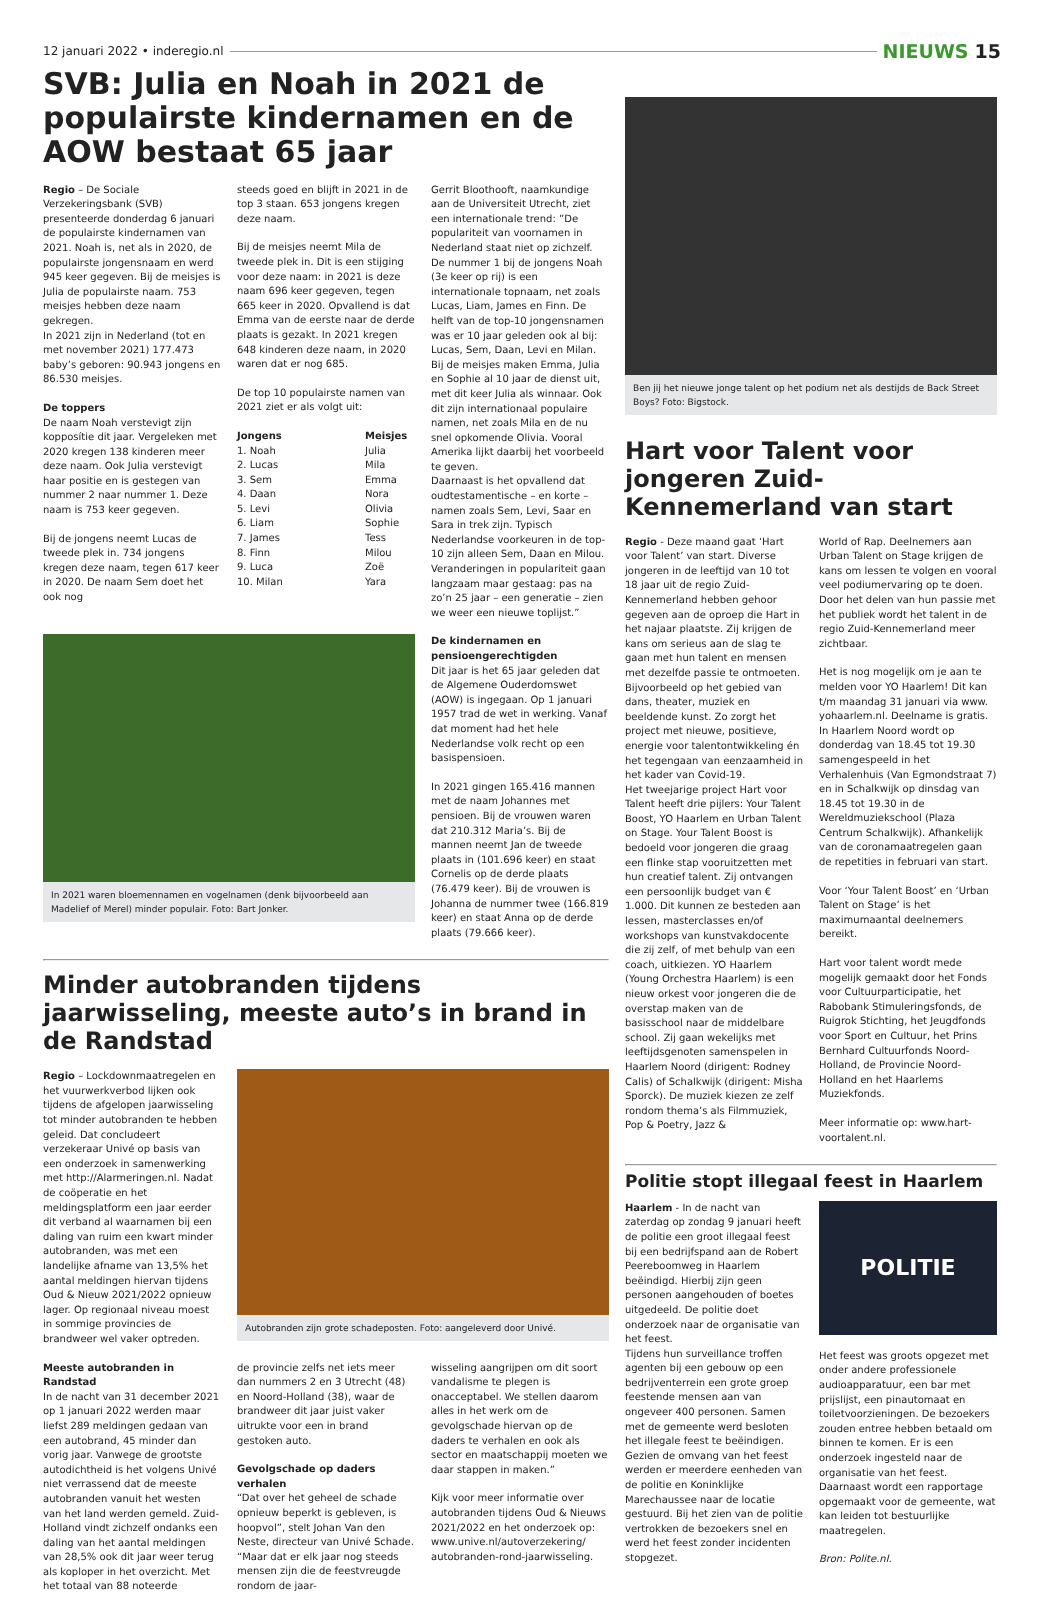12 januari 2022 • inderegio.nl NIEUWS 15
SVB: Julia en Noah in 2021 de populairste kindernamen en de AOW bestaat 65 jaar
Regio – De Sociale Verzekeringsbank (SVB) presenteerde donderdag 6 januari de populairste kindernamen van 2021. Noah is, net als in 2020, de populairste jongensnaam en werd 945 keer gegeven. Bij de meisjes is Julia de populairste naam. 753 meisjes hebben deze naam gekregen.
In 2021 zijn in Nederland (tot en met november 2021) 177.473 baby’s geboren: 90.943 jongens en 86.530 meisjes.
De toppers
De naam Noah verstevigt zijn kopposítie dit jaar. Vergeleken met 2020 kregen 138 kinderen meer deze naam. Ook Julia verstevigt haar positie en is gestegen van nummer 2 naar nummer 1. Deze naam is 753 keer gegeven.
Bij de jongens neemt Lucas de tweede plek in. 734 jongens kregen deze naam, tegen 617 keer in 2020. De naam Sem doet het ook nog
steeds goed en blijft in 2021 in de top 3 staan. 653 jongens kregen deze naam.
Bij de meisjes neemt Mila de tweede plek in. Dit is een stijging voor deze naam: in 2021 is deze naam 696 keer gegeven, tegen 665 keer in 2020. Opvallend is dat Emma van de eerste naar de derde plaats is gezakt. In 2021 kregen 648 kinderen deze naam, in 2020 waren dat er nog 685.
De top 10 populairste namen van 2021 ziet er als volgt uit:
Jongens Meisjes 1. Noah Julia 2. Lucas Mila 3. Sem Emma 4. Daan Nora 5. Levi Olivia 6. Liam Sophie 7. James Tess 8. Finn Milou 9. Luca Zoë 10. Milan Yara
Gerrit Bloothooft, naamkundige aan de Universiteit Utrecht, ziet een internationale trend: ”De populariteit van voornamen in Nederland staat niet op zichzelf. De nummer 1 bij de jongens Noah (3e keer op rij) is een internationale topnaam, net zoals Lucas, Liam, James en Finn. De helft van de top-10 jongensnamen was er 10 jaar geleden ook al bij: Lucas, Sem, Daan, Levi en Milan. Bij de meisjes maken Emma, Julia en Sophie al 10 jaar de dienst uit, met dit keer Julia als winnaar. Ook dit zijn internationaal populaire namen, net zoals Mila en de nu snel opkomende Olivia. Vooral Amerika lijkt daarbij het voorbeeld te geven.
Daarnaast is het opvallend dat oudtestamentische – en korte – namen zoals Sem, Levi, Saar en Sara in trek zijn. Typisch Nederlandse voorkeuren in de top-10 zijn alleen Sem, Daan en Milou. Veranderingen in populariteit gaan langzaam maar gestaag: pas na zo’n 25 jaar – een generatie – zien we weer een nieuwe toplijst.”
In 2021 waren bloemennamen en vogelnamen (denk bijvoorbeeld aan Madelief of Merel) minder populair. Foto: Bart Jonker.
De kindernamen en pensioengerechtigden
Dit jaar is het 65 jaar geleden dat de Algemene Ouderdomswet (AOW) is ingegaan. Op 1 januari 1957 trad de wet in werking. Vanaf dat moment had het hele Nederlandse volk recht op een basispensioen.
In 2021 gingen 165.416 mannen met de naam Johannes met pensioen. Bij de vrouwen waren dat 210.312 Maria’s. Bij de mannen neemt Jan de tweede plaats in (101.696 keer) en staat Cornelis op de derde plaats (76.479 keer). Bij de vrouwen is Johanna de nummer twee (166.819 keer) en staat Anna op de derde plaats (79.666 keer).
Minder autobranden tijdens jaarwisseling, meeste auto’s in brand in de Randstad
Regio – Lockdownmaatregelen en het vuurwerkverbod lijken ook tijdens de afgelopen jaarwisseling tot minder autobranden te hebben geleid. Dat concludeert verzekeraar Univé op basis van een onderzoek in samenwerking met http://Alarmeringen.nl. Nadat de coöperatie en het meldingsplatform een jaar eerder dit verband al waarnamen bij een daling van ruim een kwart minder autobranden, was met een landelijke afname van 13,5% het aantal meldingen hiervan tijdens Oud & Nieuw 2021/2022 opnieuw lager. Op regionaal niveau moest in sommige provincies de brandweer wel vaker optreden.
Autobranden zijn grote schadeposten. Foto: aangeleverd door Univé.
Meeste autobranden in Randstad
In de nacht van 31 december 2021 op 1 januari 2022 werden maar liefst 289 meldingen gedaan van een autobrand, 45 minder dan vorig jaar. Vanwege de grootste autodichtheid is het volgens Univé niet verrassend dat de meeste autobranden vanuit het westen van het land werden gemeld. Zuid-Holland vindt zichzelf ondanks een daling van het aantal meldingen van 28,5% ook dit jaar weer terug als koploper in het overzicht. Met het totaal van 88 noteerde
de provincie zelfs net iets meer dan nummers 2 en 3 Utrecht (48) en Noord-Holland (38), waar de brandweer dit jaar juist vaker uitrukte voor een in brand gestoken auto.
Gevolgschade op daders verhalen
“Dat over het geheel de schade opnieuw beperkt is gebleven, is hoopvol”, stelt Johan Van den Neste, directeur van Univé Schade. “Maar dat er elk jaar nog steeds mensen zijn die de feestvreugde rondom de jaar-
wisseling aangrijpen om dit soort vandalisme te plegen is onacceptabel. We stellen daarom alles in het werk om de gevolgschade hiervan op de daders te verhalen en ook als sector en maatschappij moeten we daar stappen in maken.”
Kijk voor meer informatie over autobranden tijdens Oud & Nieuws 2021/2022 en het onderzoek op: www.unive.nl/autoverzekering/ autobranden-rond-jaarwisseling.
Ben jij het nieuwe jonge talent op het podium net als destijds de Back Street Boys? Foto: Bigstock.
Hart voor Talent voor jongeren Zuid-Kennemerland van start
Regio - Deze maand gaat ‘Hart voor Talent’ van start. Diverse jongeren in de leeftijd van 10 tot 18 jaar uit de regio Zuid-Kennemerland hebben gehoor gegeven aan de oproep die Hart in het najaar plaatste. Zij krijgen de kans om serieus aan de slag te gaan met hun talent en mensen met dezelfde passie te ontmoeten. Bijvoorbeeld op het gebied van dans, theater, muziek en beeldende kunst. Zo zorgt het project met nieuwe, positieve, energie voor talentontwikkeling én het tegengaan van eenzaamheid in het kader van Covid-19.
Het tweejarige project Hart voor Talent heeft drie pijlers: Your Talent Boost, YO Haarlem en Urban Talent on Stage. Your Talent Boost is bedoeld voor jongeren die graag een flinke stap vooruitzetten met hun creatief talent. Zij ontvangen een persoonlijk budget van € 1.000. Dit kunnen ze besteden aan lessen, masterclasses en/of workshops van kunstvakdocente die zij zelf, of met behulp van een coach, uitkiezen. YO Haarlem (Young Orchestra Haarlem) is een nieuw orkest voor jongeren die de overstap maken van de basisschool naar de middelbare school. Zij gaan wekelijks met leeftijdsgenoten samenspelen in Haarlem Noord (dirigent: Rodney Calis) of Schalkwijk (dirigent: Misha Sporck). De muziek kiezen ze zelf rondom thema’s als Filmmuziek, Pop & Poetry, Jazz &
World of Rap. Deelnemers aan Urban Talent on Stage krijgen de kans om lessen te volgen en vooral veel podiumervaring op te doen. Door het delen van hun passie met het publiek wordt het talent in de regio Zuid-Kennemerland meer zichtbaar.
Het is nog mogelijk om je aan te melden voor YO Haarlem! Dit kan t/m maandag 31 januari via www. yohaarlem.nl. Deelname is gratis. In Haarlem Noord wordt op donderdag van 18.45 tot 19.30 samengespeeld in het Verhalenhuis (Van Egmondstraat 7) en in Schalkwijk op dinsdag van 18.45 tot 19.30 in de Wereldmuziekschool (Plaza Centrum Schalkwijk). Afhankelijk van de coronamaatregelen gaan de repetities in februari van start.
Voor ‘Your Talent Boost’ en ‘Urban Talent on Stage’ is het maximumaantal deelnemers bereikt.
Hart voor talent wordt mede mogelijk gemaakt door het Fonds voor Cultuurparticipatie, het Rabobank Stimuleringsfonds, de Ruigrok Stichting, het Jeugdfonds voor Sport en Cultuur, het Prins Bernhard Cultuurfonds Noord-Holland, de Provincie Noord-Holland en het Haarlems Muziekfonds.
Meer informatie op: www.hart-voortalent.nl.
Politie stopt illegaal feest in Haarlem
Haarlem - In de nacht van zaterdag op zondag 9 januari heeft de politie een groot illegaal feest bij een bedrijfspand aan de Robert Peereboomweg in Haarlem beëindigd. Hierbij zijn geen personen aangehouden of boetes uitgedeeld. De politie doet onderzoek naar de organisatie van het feest.
Tijdens hun surveillance troffen agenten bij een gebouw op een bedrijventerrein een grote groep feestende mensen aan van ongeveer 400 personen. Samen met de gemeente werd besloten het illegale feest te beëindigen.
Gezien de omvang van het feest werden er meerdere eenheden van de politie en Koninklijke Marechaussee naar de locatie gestuurd. Bij het zien van de politie vertrokken de bezoekers snel en werd het feest zonder incidenten stopgezet.
POLITIE
Het feest was groots opgezet met onder andere professionele audioapparatuur, een bar met prijslijst, een pinautomaat en toiletvoorzieningen. De bezoekers zouden entree hebben betaald om binnen te komen. Er is een onderzoek ingesteld naar de organisatie van het feest. Daarnaast wordt een rapportage opgemaakt voor de gemeente, wat kan leiden tot bestuurlijke maatregelen.
Bron: Polite.nl.